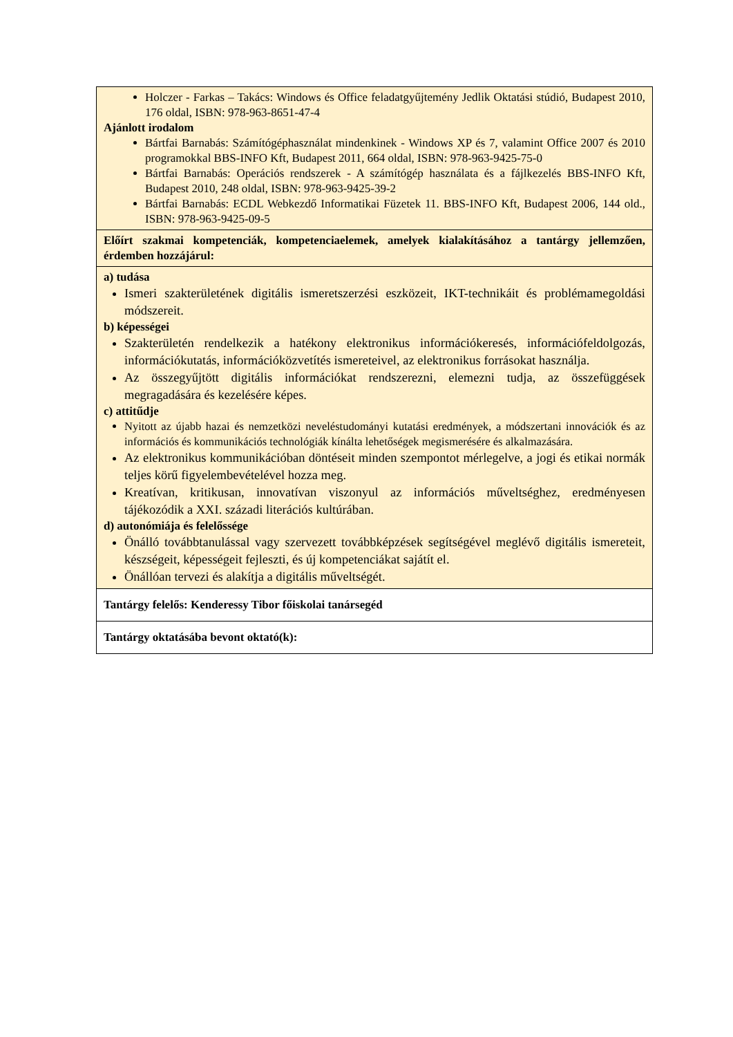| Holczer - Farkas – Takács: Windows és Office feladatgyűjtemény Jedlik Oktatási stúdió, Budapest 2010, 176 oldal, ISBN: 978-963-8651-47-4 Ajánlott irodalom Bártfai Barnabás: Számítógéphasználat mindenkinek - Windows XP és 7, valamint Office 2007 és 2010 programokkal BBS-INFO Kft, Budapest 2011, 664 oldal, ISBN: 978-963-9425-75-0 Bártfai Barnabás: Operációs rendszerek - A számítógép használata és a fájlkezelés BBS-INFO Kft, Budapest 2010, 248 oldal, ISBN: 978-963-9425-39-2 Bártfai Barnabás: ECDL Webkezdő Informatikai Füzetek 11. BBS-INFO Kft, Budapest 2006, 144 old., ISBN: 978-963-9425-09-5 |
| Előírt szakmai kompetenciák, kompetenciaelemek, amelyek kialakításához a tantárgy jellemzően, érdemben hozzájárul: |
| a) tudása Ismeri szakterületének digitális ismeretszerzési eszközeit, IKT-technikáit és problémamegoldási módszereit. b) képességei Szakterületén rendelkezik a hatékony elektronikus információkeresés, információfeldolgozás, információkutatás, információközvetítés ismereteivel, az elektronikus forrásokat használja. Az összegyűjtött digitális információkat rendszerezni, elemezni tudja, az összefüggések megragadására és kezelésére képes. c) attitűdje Nyitott az újabb hazai és nemzetközi neveléstudományi kutatási eredmények, a módszertani innovációk és az információs és kommunikációs technológiák kínálta lehetőségek megismerésére és alkalmazására. Az elektronikus kommunikációban döntéseit minden szempontot mérlegelve, a jogi és etikai normák teljes körű figyelembevételével hozza meg. Kreatívan, kritikusan, innovatívan viszonyul az információs műveltséghez, eredményesen tájékozódik a XXI. századi literációs kultúrában. d) autonómiája és felelőssége Önálló továbbtanulással vagy szervezett továbbképzések segítségével meglévő digitális ismereteit, készségeit, képességeit fejleszti, és új kompetenciákat sajátít el. Önállóan tervezi és alakítja a digitális műveltségét. |
| Tantárgy felelős: Kenderessy Tibor főiskolai tanársegéd |
| Tantárgy oktatásába bevont oktató(k): |